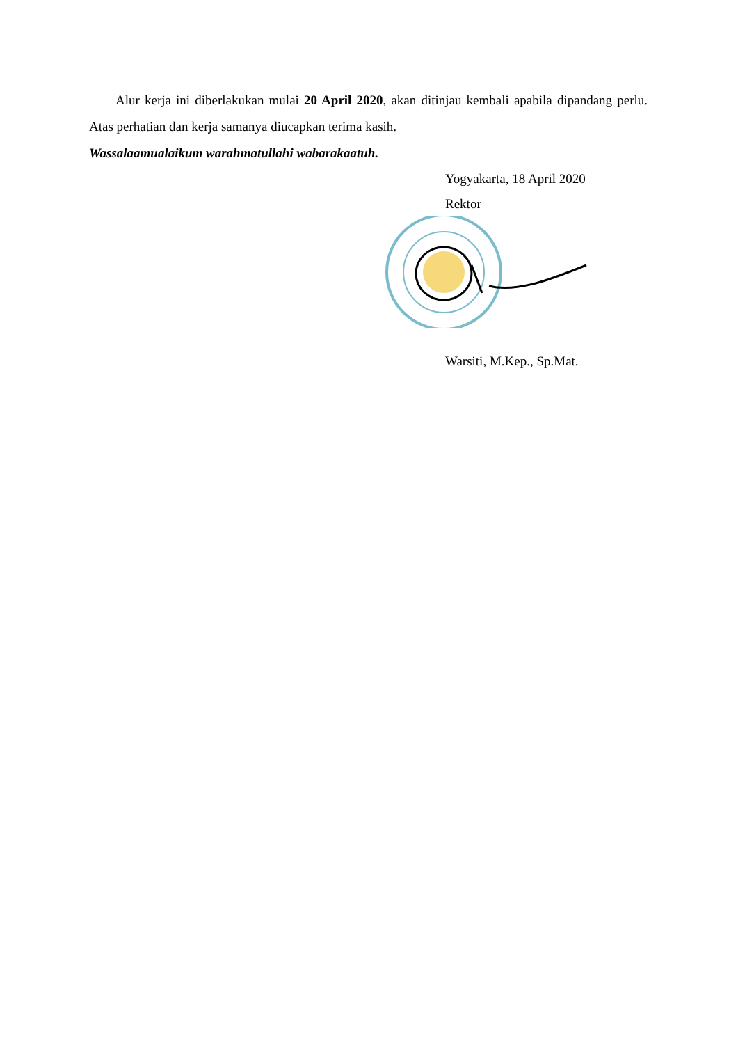Alur kerja ini diberlakukan mulai 20 April 2020, akan ditinjau kembali apabila dipandang perlu. Atas perhatian dan kerja samanya diucapkan terima kasih.
Wassalaamualaikum warahmatullahi wabarakaatuh.
Yogyakarta, 18 April 2020
Rektor
Warsiti, M.Kep., Sp.Mat.